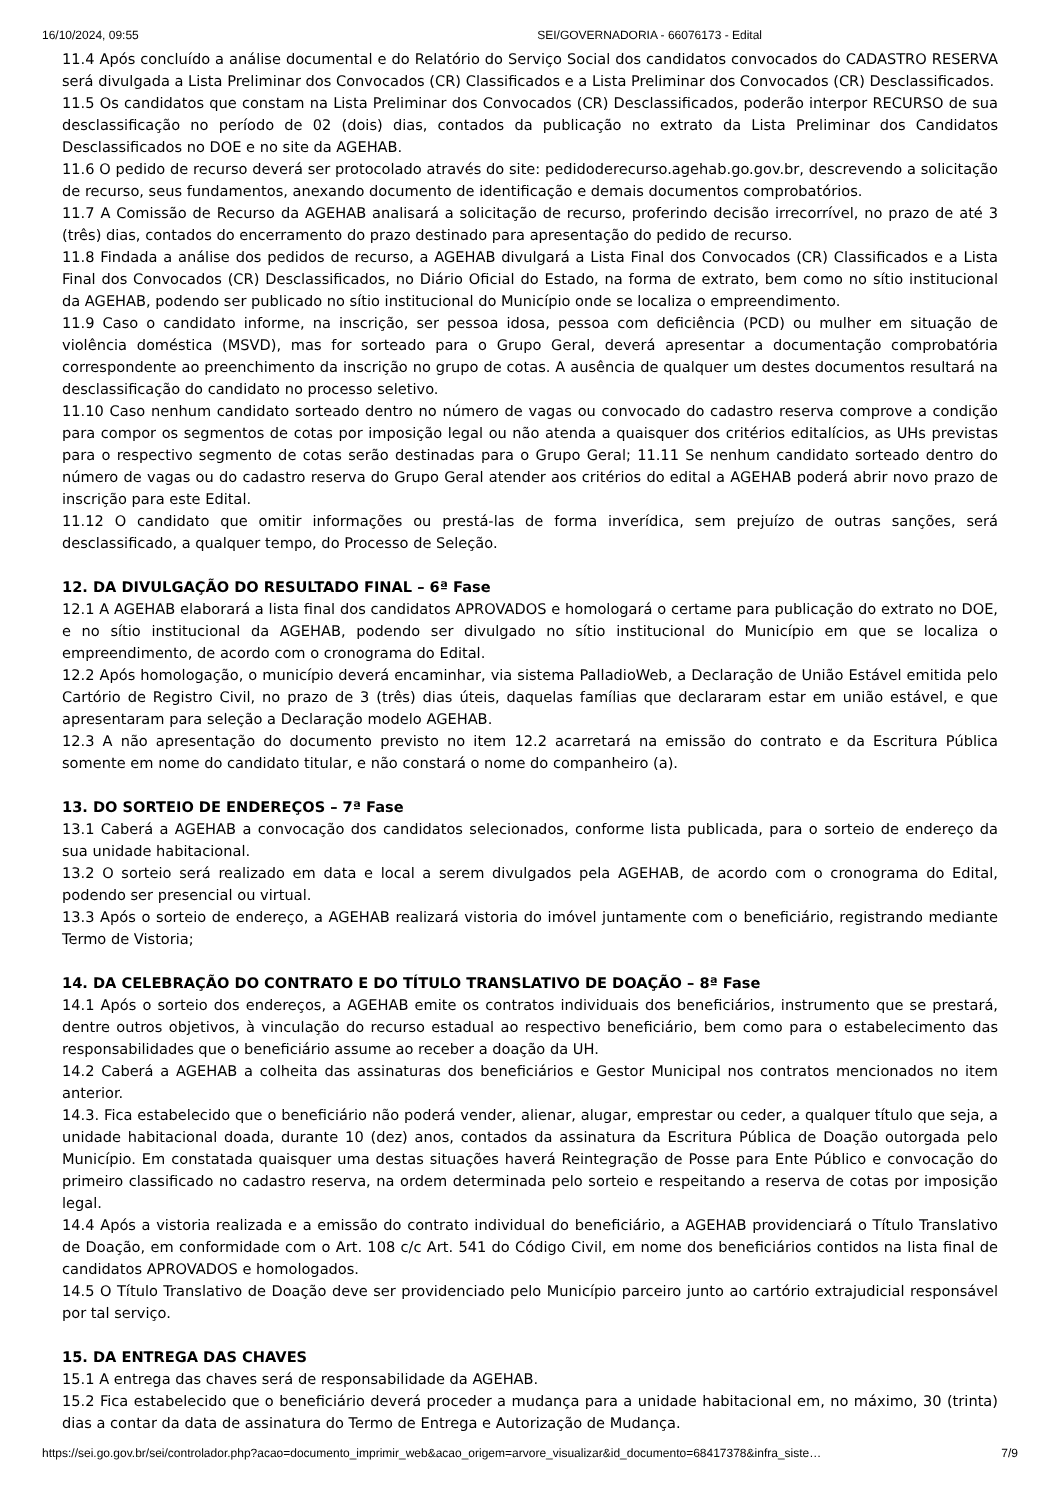16/10/2024, 09:55 SEI/GOVERNADORIA - 66076173 - Edital
11.4 Após concluído a análise documental e do Relatório do Serviço Social dos candidatos convocados do CADASTRO RESERVA será divulgada a Lista Preliminar dos Convocados (CR) Classificados e a Lista Preliminar dos Convocados (CR) Desclassificados.
11.5 Os candidatos que constam na Lista Preliminar dos Convocados (CR) Desclassificados, poderão interpor RECURSO de sua desclassificação no período de 02 (dois) dias, contados da publicação no extrato da Lista Preliminar dos Candidatos Desclassificados no DOE e no site da AGEHAB.
11.6 O pedido de recurso deverá ser protocolado através do site: pedidoderecurso.agehab.go.gov.br, descrevendo a solicitação de recurso, seus fundamentos, anexando documento de identificação e demais documentos comprobatórios.
11.7 A Comissão de Recurso da AGEHAB analisará a solicitação de recurso, proferindo decisão irrecorrível, no prazo de até 3 (três) dias, contados do encerramento do prazo destinado para apresentação do pedido de recurso.
11.8 Findada a análise dos pedidos de recurso, a AGEHAB divulgará a Lista Final dos Convocados (CR) Classificados e a Lista Final dos Convocados (CR) Desclassificados, no Diário Oficial do Estado, na forma de extrato, bem como no sítio institucional da AGEHAB, podendo ser publicado no sítio institucional do Município onde se localiza o empreendimento.
11.9 Caso o candidato informe, na inscrição, ser pessoa idosa, pessoa com deficiência (PCD) ou mulher em situação de violência doméstica (MSVD), mas for sorteado para o Grupo Geral, deverá apresentar a documentação comprobatória correspondente ao preenchimento da inscrição no grupo de cotas. A ausência de qualquer um destes documentos resultará na desclassificação do candidato no processo seletivo.
11.10 Caso nenhum candidato sorteado dentro no número de vagas ou convocado do cadastro reserva comprove a condição para compor os segmentos de cotas por imposição legal ou não atenda a quaisquer dos critérios editalícios, as UHs previstas para o respectivo segmento de cotas serão destinadas para o Grupo Geral; 11.11 Se nenhum candidato sorteado dentro do número de vagas ou do cadastro reserva do Grupo Geral atender aos critérios do edital a AGEHAB poderá abrir novo prazo de inscrição para este Edital.
11.12 O candidato que omitir informações ou prestá-las de forma inverídica, sem prejuízo de outras sanções, será desclassificado, a qualquer tempo, do Processo de Seleção.
12. DA DIVULGAÇÃO DO RESULTADO FINAL – 6ª Fase
12.1 A AGEHAB elaborará a lista final dos candidatos APROVADOS e homologará o certame para publicação do extrato no DOE, e no sítio institucional da AGEHAB, podendo ser divulgado no sítio institucional do Município em que se localiza o empreendimento, de acordo com o cronograma do Edital.
12.2 Após homologação, o município deverá encaminhar, via sistema PalladioWeb, a Declaração de União Estável emitida pelo Cartório de Registro Civil, no prazo de 3 (três) dias úteis, daquelas famílias que declararam estar em união estável, e que apresentaram para seleção a Declaração modelo AGEHAB.
12.3 A não apresentação do documento previsto no item 12.2 acarretará na emissão do contrato e da Escritura Pública somente em nome do candidato titular, e não constará o nome do companheiro (a).
13. DO SORTEIO DE ENDEREÇOS – 7ª Fase
13.1 Caberá a AGEHAB a convocação dos candidatos selecionados, conforme lista publicada, para o sorteio de endereço da sua unidade habitacional.
13.2 O sorteio será realizado em data e local a serem divulgados pela AGEHAB, de acordo com o cronograma do Edital, podendo ser presencial ou virtual.
13.3 Após o sorteio de endereço, a AGEHAB realizará vistoria do imóvel juntamente com o beneficiário, registrando mediante Termo de Vistoria;
14. DA CELEBRAÇÃO DO CONTRATO E DO TÍTULO TRANSLATIVO DE DOAÇÃO – 8ª Fase
14.1 Após o sorteio dos endereços, a AGEHAB emite os contratos individuais dos beneficiários, instrumento que se prestará, dentre outros objetivos, à vinculação do recurso estadual ao respectivo beneficiário, bem como para o estabelecimento das responsabilidades que o beneficiário assume ao receber a doação da UH.
14.2 Caberá a AGEHAB a colheita das assinaturas dos beneficiários e Gestor Municipal nos contratos mencionados no item anterior.
14.3. Fica estabelecido que o beneficiário não poderá vender, alienar, alugar, emprestar ou ceder, a qualquer título que seja, a unidade habitacional doada, durante 10 (dez) anos, contados da assinatura da Escritura Pública de Doação outorgada pelo Município. Em constatada quaisquer uma destas situações haverá Reintegração de Posse para Ente Público e convocação do primeiro classificado no cadastro reserva, na ordem determinada pelo sorteio e respeitando a reserva de cotas por imposição legal.
14.4 Após a vistoria realizada e a emissão do contrato individual do beneficiário, a AGEHAB providenciará o Título Translativo de Doação, em conformidade com o Art. 108 c/c Art. 541 do Código Civil, em nome dos beneficiários contidos na lista final de candidatos APROVADOS e homologados.
14.5 O Título Translativo de Doação deve ser providenciado pelo Município parceiro junto ao cartório extrajudicial responsável por tal serviço.
15. DA ENTREGA DAS CHAVES
15.1 A entrega das chaves será de responsabilidade da AGEHAB.
15.2 Fica estabelecido que o beneficiário deverá proceder a mudança para a unidade habitacional em, no máximo, 30 (trinta) dias a contar da data de assinatura do Termo de Entrega e Autorização de Mudança.
https://sei.go.gov.br/sei/controlador.php?acao=documento_imprimir_web&acao_origem=arvore_visualizar&id_documento=68417378&infra_siste… 7/9